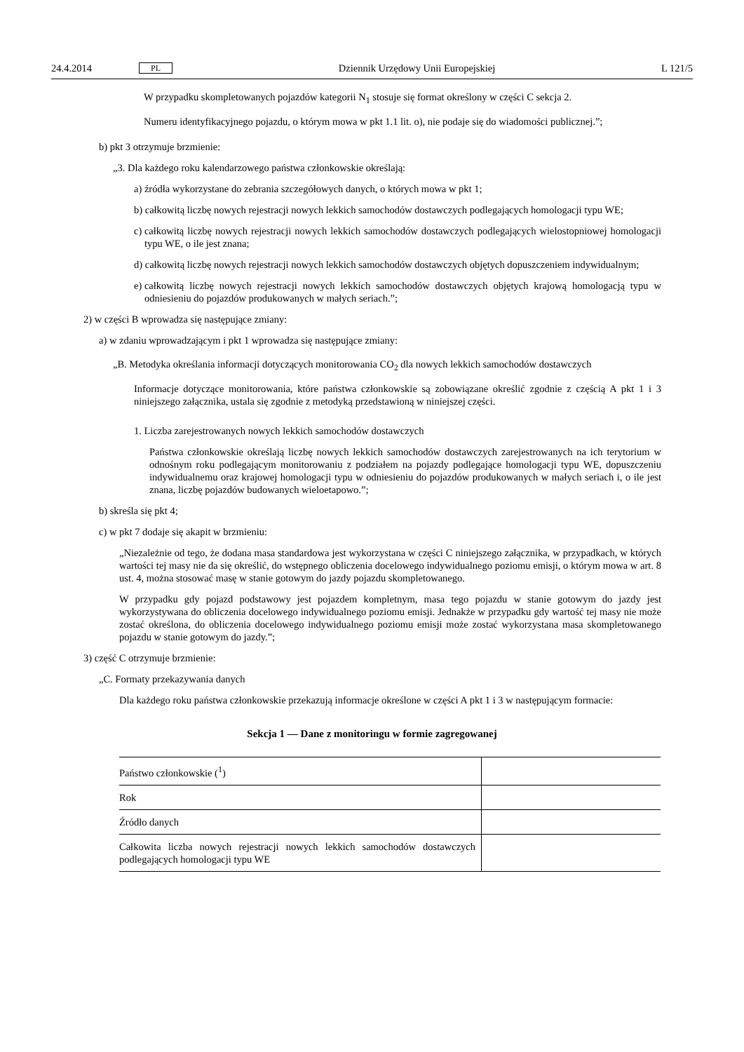24.4.2014 PL Dziennik Urzędowy Unii Europejskiej L 121/5
W przypadku skompletowanych pojazdów kategorii N<sub>1</sub> stosuje się format określony w części C sekcja 2.
Numeru identyfikacyjnego pojazdu, o którym mowa w pkt 1.1 lit. o), nie podaje się do wiadomości publicznej.”;
b) pkt 3 otrzymuje brzmienie:
„3. Dla każdego roku kalendarzowego państwa członkowskie określają:
a) źródła wykorzystane do zebrania szczegółowych danych, o których mowa w pkt 1;
b) całkowitą liczbę nowych rejestracji nowych lekkich samochodów dostawczych podlegających homologacji typu WE;
c) całkowitą liczbę nowych rejestracji nowych lekkich samochodów dostawczych podlegających wielostopniowej homologacji typu WE, o ile jest znana;
d) całkowitą liczbę nowych rejestracji nowych lekkich samochodów dostawczych objętych dopuszczeniem indywidualnym;
e) całkowitą liczbę nowych rejestracji nowych lekkich samochodów dostawczych objętych krajową homologacją typu w odniesieniu do pojazdów produkowanych w małych seriach.”;
2) w części B wprowadza się następujące zmiany:
a) w zdaniu wprowadzającym i pkt 1 wprowadza się następujące zmiany:
„B. Metodyka określania informacji dotyczących monitorowania CO<sub>2</sub> dla nowych lekkich samochodów dostawczych
Informacje dotyczące monitorowania, które państwa członkowskie są zobowiązane określić zgodnie z częścią A pkt 1 i 3 niniejszego załącznika, ustala się zgodnie z metodyką przedstawioną w niniejszej części.
1. Liczba zarejestrowanych nowych lekkich samochodów dostawczych
Państwa członkowskie określają liczbę nowych lekkich samochodów dostawczych zarejestrowanych na ich terytorium w odnośnym roku podlegającym monitorowaniu z podziałem na pojazdy podlegające homologacji typu WE, dopuszczeniu indywidualnemu oraz krajowej homologacji typu w odniesieniu do pojazdów produkowanych w małych seriach i, o ile jest znana, liczbę pojazdów budowanych wieloetapowo.”;
b) skreśla się pkt 4;
c) w pkt 7 dodaje się akapit w brzmieniu:
„Niezależnie od tego, że dodana masa standardowa jest wykorzystana w części C niniejszego załącznika, w przypadkach, w których wartości tej masy nie da się określić, do wstępnego obliczenia docelowego indywidualnego poziomu emisji, o którym mowa w art. 8 ust. 4, można stosować masę w stanie gotowym do jazdy pojazdu skompletowanego.
W przypadku gdy pojazd podstawowy jest pojazdem kompletnym, masa tego pojazdu w stanie gotowym do jazdy jest wykorzystywana do obliczenia docelowego indywidualnego poziomu emisji. Jednakże w przypadku gdy wartość tej masy nie może zostać określona, do obliczenia docelowego indywidualnego poziomu emisji może zostać wykorzystana masa skompletowanego pojazdu w stanie gotowym do jazdy.”;
3) część C otrzymuje brzmienie:
„C. Formaty przekazywania danych
Dla każdego roku państwa członkowskie przekazują informacje określone w części A pkt 1 i 3 w następującym formacie:
Sekcja 1 — Dane z monitoringu w formie zagregowanej
| Państwo członkowskie (<sup>1</sup>) | |
| Rok | |
| Źródło danych | |
| Całkowita liczba nowych rejestracji nowych lekkich samochodów dostawczych podlegających homologacji typu WE | |